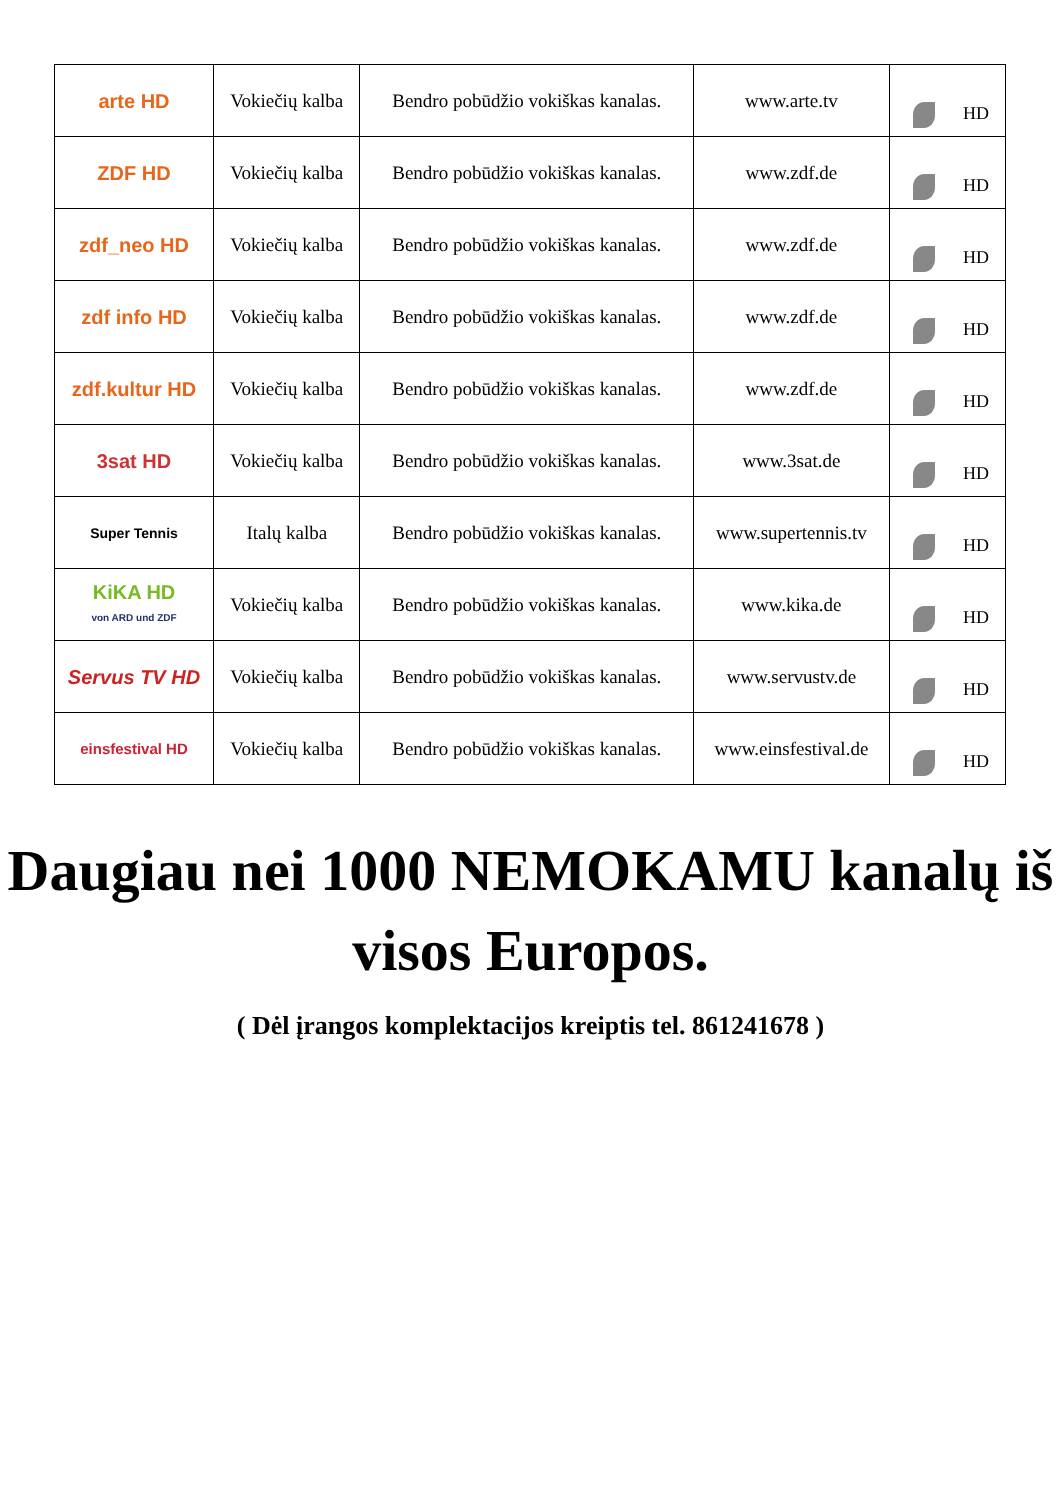| arte HD | Vokiečių kalba | Bendro pobūdžio vokiškas kanalas. | www.arte.tv | HD |
| ZDF HD | Vokiečių kalba | Bendro pobūdžio vokiškas kanalas. | www.zdf.de | HD |
| zdf_neo HD | Vokiečių kalba | Bendro pobūdžio vokiškas kanalas. | www.zdf.de | HD |
| zdf info HD | Vokiečių kalba | Bendro pobūdžio vokiškas kanalas. | www.zdf.de | HD |
| zdf.kultur HD | Vokiečių kalba | Bendro pobūdžio vokiškas kanalas. | www.zdf.de | HD |
| 3sat HD | Vokiečių kalba | Bendro pobūdžio vokiškas kanalas. | www.3sat.de | HD |
| Super Tennis | Italų kalba | Bendro pobūdžio vokiškas kanalas. | www.supertennis.tv | HD |
| KiKA HD von ARD und ZDF | Vokiečių kalba | Bendro pobūdžio vokiškas kanalas. | www.kika.de | HD |
| Servus TV HD | Vokiečių kalba | Bendro pobūdžio vokiškas kanalas. | www.servustv.de | HD |
| einsfestival HD | Vokiečių kalba | Bendro pobūdžio vokiškas kanalas. | www.einsfestival.de | HD |
Daugiau nei 1000 NEMOKAMU kanalų iš visos Europos.
( Dėl įrangos komplektacijos kreiptis tel. 861241678 )